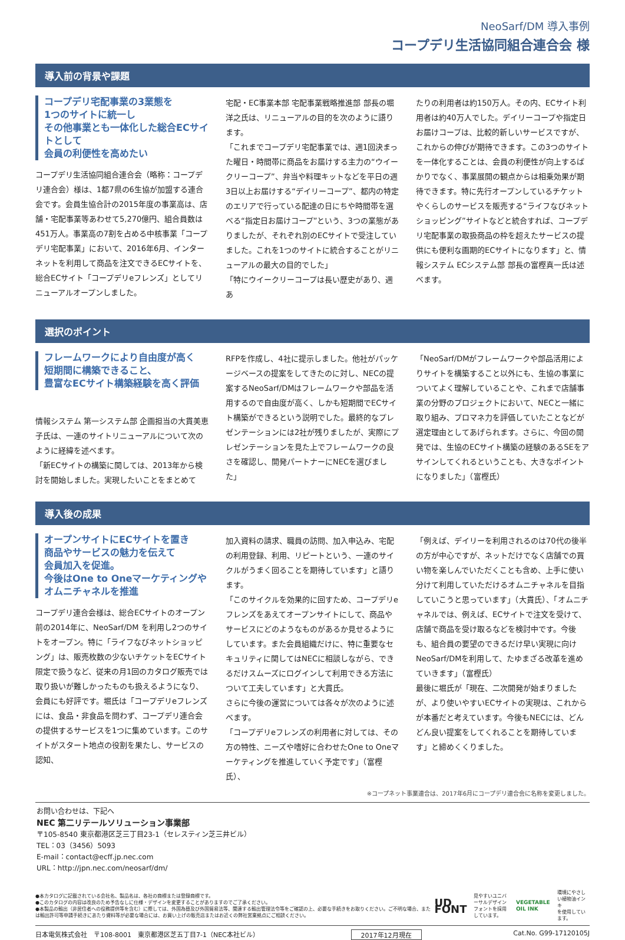NeoSarf/DM 導入事例
コープデリ生活協同組合連合会 様
導入前の背景や課題
コープデリ宅配事業の3業態を
1つのサイトに統一し
その他事業とも一体化した総合ECサイトとして
会員の利便性を高めたい
コープデリ生活協同組合連合会（略称：コープデリ連合会）様は、1都7県の6生協が加盟する連合会です。会員生協合計の2015年度の事業高は、店舗・宅配事業等あわせて5,270億円、組合員数は451万人。事業高の7割を占める中核事業「コープデリ宅配事業」において、2016年6月、インターネットを利用して商品を注文できるECサイトを、総合ECサイト「コープデリeフレンズ」としてリニューアルオープンしました。
宅配・EC事業本部 宅配事業戦略推進部 部長の堀洋之氏は、リニューアルの目的を次のように語ります。
「これまでコープデリ宅配事業では、週1回決まった曜日・時間帯に商品をお届けする主力の“ウイークリーコープ”、弁当や料理キットなどを平日の週3日以上お届けする“デイリーコープ”、都内の特定のエリアで行っている配達の日にちや時間帯を選べる“指定日お届けコープ”という、3つの業態がありましたが、それぞれ別のECサイトで受注していました。これを1つのサイトに統合することがリニューアルの最大の目的でした」
「特にウイークリーコープは長い歴史があり、週あ
たりの利用者は約150万人。その内、ECサイト利用者は約40万人でした。デイリーコープや指定日お届けコープは、比較的新しいサービスですが、これからの伸びが期待できます。この3つのサイトを一体化することは、会員の利便性が向上するばかりでなく、事業展開の観点からは相乗効果が期待できます。特に先行オープンしているチケットやくらしのサービスを販売する“ライフなびネットショッピング”サイトなどと統合すれば、コープデリ宅配事業の取扱商品の枠を超えたサービスの提供にも便利な画期的ECサイトになります」と、情報システム ECシステム部 部長の富樫真一氏は述べます。
選択のポイント
フレームワークにより自由度が高く
短期間に構築できること、
豊富なECサイト構築経験を高く評価
情報システム 第一システム部 企画担当の大貫美恵子氏は、一連のサイトリニューアルについて次のように経緯を述べます。
「新ECサイトの構築に関しては、2013年から検討を開始しました。実現したいことをまとめて
RFPを作成し、4社に提示しました。他社がパッケージベースの提案をしてきたのに対し、NECの提案するNeoSarf/DMはフレームワークや部品を活用するので自由度が高く、しかも短期間でECサイト構築ができるという説明でした。最終的なプレゼンテーションには2社が残りましたが、実際にプレゼンテーションを見た上でフレームワークの良さを確認し、開発パートナーにNECを選びました」
「NeoSarf/DMがフレームワークや部品活用によりサイトを構築すること以外にも、生協の事業についてよく理解していることや、これまで店舗事業の分野のプロジェクトにおいて、NECと一緒に取り組み、プロマネ力を評価していたことなどが選定理由としてあげられます。さらに、今回の開発では、生協のECサイト構築の経験のあるSEをアサインしてくれるということも、大きなポイントになりました」（富樫氏）
導入後の成果
オープンサイトにECサイトを置き
商品やサービスの魅力を伝えて
会員加入を促進。
今後はOne to Oneマーケティングや
オムニチャネルを推進
コープデリ連合会様は、総合ECサイトのオープン前の2014年に、NeoSarf/DM を利用し2つのサイトをオープン。特に「ライフなびネットショッピング」は、販売枚数の少ないチケットをECサイト限定で扱うなど、従来の月1回のカタログ販売では取り扱いが難しかったものも扱えるようになり、会員にも好評です。堀氏は「コープデリeフレンズには、食品・非食品を問わず、コープデリ連合会の提供するサービスを1つに集めています。このサイトがスタート地点の役割を果たし、サービスの認知、
加入資料の請求、職員の訪問、加入申込み、宅配の利用登録、利用、リピートという、一連のサイクルがうまく回ることを期待しています」と語ります。
「このサイクルを効果的に回すため、コープデリeフレンズをあえてオープンサイトにして、商品やサービスにどのようなものがあるか見せるようにしています。また会員組織だけに、特に重要なセキュリティに関してはNECに相談しながら、できるだけスムーズにログインして利用できる方法について工夫しています」と大貫氏。
さらに今後の運営については各々が次のように述べます。
「コープデリeフレンズの利用者に対しては、その方の特性、ニーズや嗜好に合わせたOne to Oneマーケティングを推進していく予定です」（富樫氏）、
「例えば、デイリーを利用されるのは70代の後半の方が中心ですが、ネットだけでなく店舗での買い物を楽しんでいただくことも含め、上手に使い分けて利用していただけるオムニチャネルを目指していこうと思っています」（大貫氏）、「オムニチャネルでは、例えば、ECサイトで注文を受けて、店舗で商品を受け取るなどを検討中です。今後も、組合員の要望のできるだけ早い実現に向けNeoSarf/DMを利用して、たゆまざる改革を進めていきます」（富樫氏）
最後に堀氏が「現在、二次開発が始まりましたが、より使いやすいECサイトの実現は、これからが本番だと考えています。今後もNECには、どんどん良い提案をしてくれることを期待しています」と締めくくりました。
※コープネット事業連合は、2017年6月にコープデリ連合会に名称を変更しました。
お問い合わせは、下記へ
NEC 第二リテールソリューション事業部
〒105-8540 東京都港区芝三丁目23-1（セレスティン芝三井ビル）
TEL：03（3456）5093
E-mail：contact@ecff.jp.nec.com
URL：http://jpn.nec.com/neosarf/dm/
●本カタログに記載されている会社名、製品名は、各社の商標または登録商標です。
●このカタログの内容は改良のため予告なしに仕様・デザインを変更することがありますのでご了承ください。
●本製品の輸出（非居住者への役務提供等を含む）に際しては、外国為替及び外国貿易法等、関連する輸出管理法令等をご確認の上、必要な手続きをお取りください。ご不明な場合、または輸出許可等申請手続きにあたり資料等が必要な場合には、お買い上げの販売店またはお近くの弊社営業拠点にご相談ください。
UD FONT 見やすいユニバーサルデザイン
フォントを採用しています。 VEGETABLE OIL INK 環境にやさしい植物油インキ
を使用しています。
日本電気株式会社　〒108-8001　東京都港区芝五丁目7-1（NEC本社ビル） 2017年12月現在 Cat.No. G99-17120105J